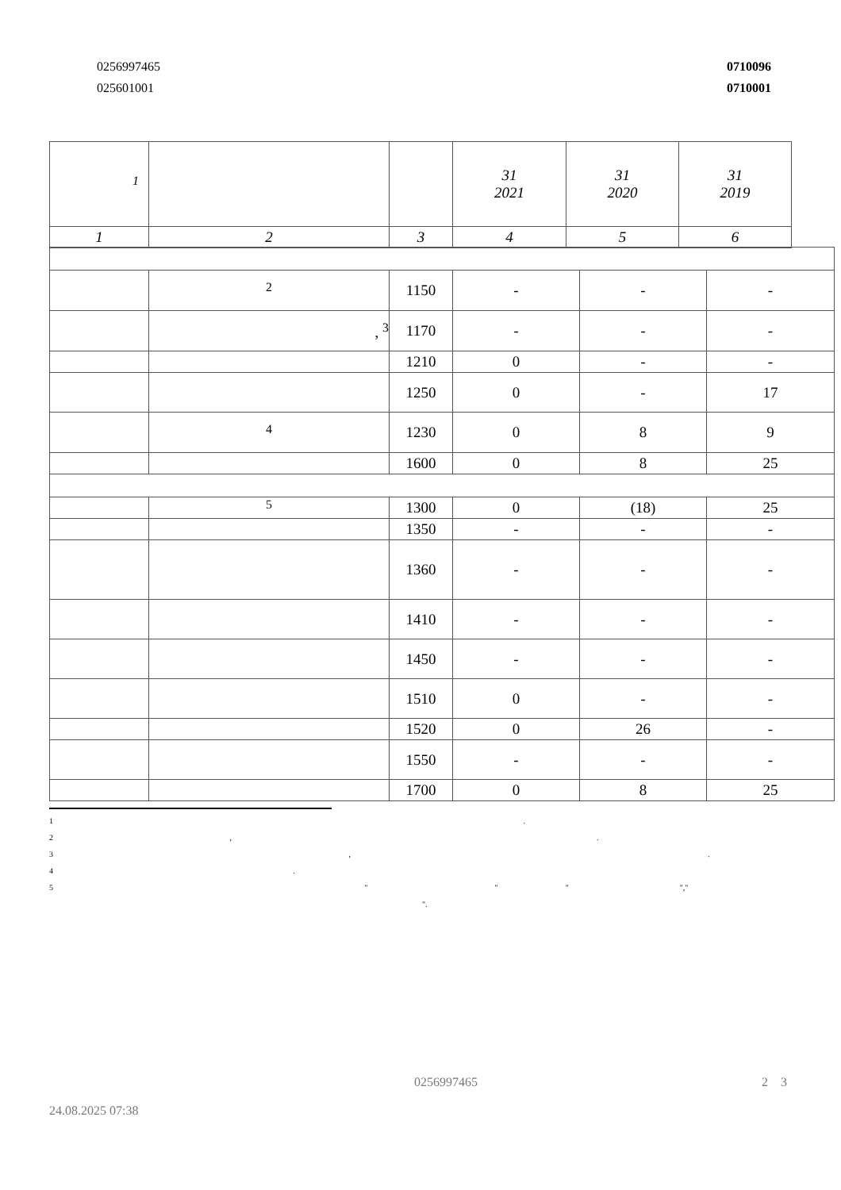0710096
0710001
0256997465
025601001
| <sup>1</sup> | | | 31 2021 | 31 2020 | 31 2019 |
| --- | --- | --- | --- | --- | --- |
| 1 | 2 | 3 | 4 | 5 | 6 |
| | <sup>2</sup> | 1150 | - | - | - |
| | , <sup>3</sup> | 1170 | - | - | - |
| | | 1210 | 0 | - | - |
| | | 1250 | 0 | - | 17 |
| | <sup>4</sup> | 1230 | 0 | 8 | 9 |
| | | 1600 | 0 | 8 | 25 |
| | <sup>5</sup> | 1300 | 0 | (18) | 25 |
| | | 1350 | - | - | - |
| | | 1360 | - | - | - |
| | | 1410 | - | - | - |
| | | 1450 | - | - | - |
| | | 1510 | 0 | - | - |
| | | 1520 | 0 | 26 | - |
| | | 1550 | - | - | - |
| | | 1700 | 0 | 8 | 25 |
1 .
2 ,.
3 ,.
4 .
5 " " " ","
".
0256997465 2 3
24.08.2025 07:38